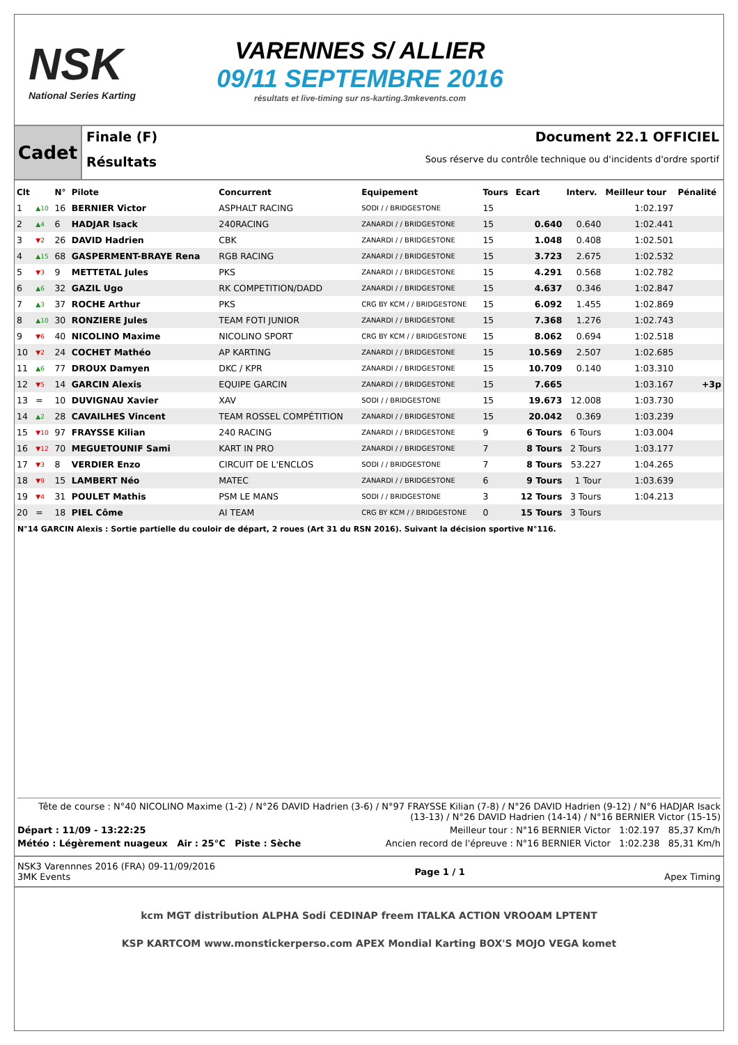NSK
National Series Karting
VARENNES S/ ALLIER
09/11 SEPTEMBRE 2016
résultats et live-timing sur ns-karting.3mkevents.com
Cadet
Finale (F)
Résultats
Document 22.1 OFFICIEL
Sous réserve du contrôle technique ou d'incidents d'ordre sportif
| Clt | | N° | Pilote | Concurrent | Equipement | Tours | Ecart | Interv. | Meilleur tour | Pénalité |
| --- | --- | --- | --- | --- | --- | --- | --- | --- | --- | --- |
| 1 | ▲10 | 16 | BERNIER Victor | ASPHALT RACING | SODI / / BRIDGESTONE | 15 | | | 1:02.197 | |
| 2 | ▲4 | 6 | HADJAR Isack | 240RACING | ZANARDI / / BRIDGESTONE | 15 | 0.640 | 0.640 | 1:02.441 | |
| 3 | ▼2 | 26 | DAVID Hadrien | CBK | ZANARDI / / BRIDGESTONE | 15 | 1.048 | 0.408 | 1:02.501 | |
| 4 | ▲15 | 68 | GASPERMENT-BRAYE Rena | RGB RACING | ZANARDI / / BRIDGESTONE | 15 | 3.723 | 2.675 | 1:02.532 | |
| 5 | ▼3 | 9 | METTETAL Jules | PKS | ZANARDI / / BRIDGESTONE | 15 | 4.291 | 0.568 | 1:02.782 | |
| 6 | ▲6 | 32 | GAZIL Ugo | RK COMPETITION/DADD | ZANARDI / / BRIDGESTONE | 15 | 4.637 | 0.346 | 1:02.847 | |
| 7 | ▲3 | 37 | ROCHE Arthur | PKS | CRG BY KCM / / BRIDGESTONE | 15 | 6.092 | 1.455 | 1:02.869 | |
| 8 | ▲10 | 30 | RONZIERE Jules | TEAM FOTI JUNIOR | ZANARDI / / BRIDGESTONE | 15 | 7.368 | 1.276 | 1:02.743 | |
| 9 | ▼6 | 40 | NICOLINO Maxime | NICOLINO SPORT | CRG BY KCM / / BRIDGESTONE | 15 | 8.062 | 0.694 | 1:02.518 | |
| 10 | ▼2 | 24 | COCHET Mathéo | AP KARTING | ZANARDI / / BRIDGESTONE | 15 | 10.569 | 2.507 | 1:02.685 | |
| 11 | ▲6 | 77 | DROUX Damyen | DKC / KPR | ZANARDI / / BRIDGESTONE | 15 | 10.709 | 0.140 | 1:03.310 | |
| 12 | ▼5 | 14 | GARCIN Alexis | EQUIPE GARCIN | ZANARDI / / BRIDGESTONE | 15 | 7.665 | | 1:03.167 | +3p |
| 13 | = | 10 | DUVIGNAU Xavier | XAV | SODI / / BRIDGESTONE | 15 | 19.673 | 12.008 | 1:03.730 | |
| 14 | ▲2 | 28 | CAVAILHES Vincent | TEAM ROSSEL COMPÉTITION | ZANARDI / / BRIDGESTONE | 15 | 20.042 | 0.369 | 1:03.239 | |
| 15 | ▼10 | 97 | FRAYSSE Kilian | 240 RACING | ZANARDI / / BRIDGESTONE | 9 | 6 Tours | 6 Tours | 1:03.004 | |
| 16 | ▼12 | 70 | MEGUETOUNIF Sami | KART IN PRO | ZANARDI / / BRIDGESTONE | 7 | 8 Tours | 2 Tours | 1:03.177 | |
| 17 | ▼3 | 8 | VERDIER Enzo | CIRCUIT DE L'ENCLOS | SODI / / BRIDGESTONE | 7 | 8 Tours | 53.227 | 1:04.265 | |
| 18 | ▼9 | 15 | LAMBERT Néo | MATEC | ZANARDI / / BRIDGESTONE | 6 | 9 Tours | 1 Tour | 1:03.639 | |
| 19 | ▼4 | 31 | POULET Mathis | PSM LE MANS | SODI / / BRIDGESTONE | 3 | 12 Tours | 3 Tours | 1:04.213 | |
| 20 | = | 18 | PIEL Côme | AI TEAM | CRG BY KCM / / BRIDGESTONE | 0 | 15 Tours | 3 Tours | | |
N°14 GARCIN Alexis : Sortie partielle du couloir de départ, 2 roues (Art 31 du RSN 2016). Suivant la décision sportive N°116.
Tête de course : N°40 NICOLINO Maxime (1-2) / N°26 DAVID Hadrien (3-6) / N°97 FRAYSSE Kilian (7-8) / N°26 DAVID Hadrien (9-12) / N°6 HADJAR Isack (13-13) / N°26 DAVID Hadrien (14-14) / N°16 BERNIER Victor (15-15)
Départ : 11/09 - 13:22:25 Meilleur tour : N°16 BERNIER Victor 1:02.197 85,37 Km/h
Météo : Légèrement nuageux Air : 25°C Piste : Sèche Ancien record de l'épreuve : N°16 BERNIER Victor 1:02.238 85,31 Km/h
NSK3 Varennnes 2016 (FRA) 09-11/09/2016
3MK Events
Page 1 / 1 Apex Timing
kcm MGT distribution ALPHA Sodi CEDINAP freem ITALKA ACTION VROOAM LPTENT
KSP KARTCOM www.monstickerperso.com APEX Mondial Karting BOX'S MOJO VEGA komet